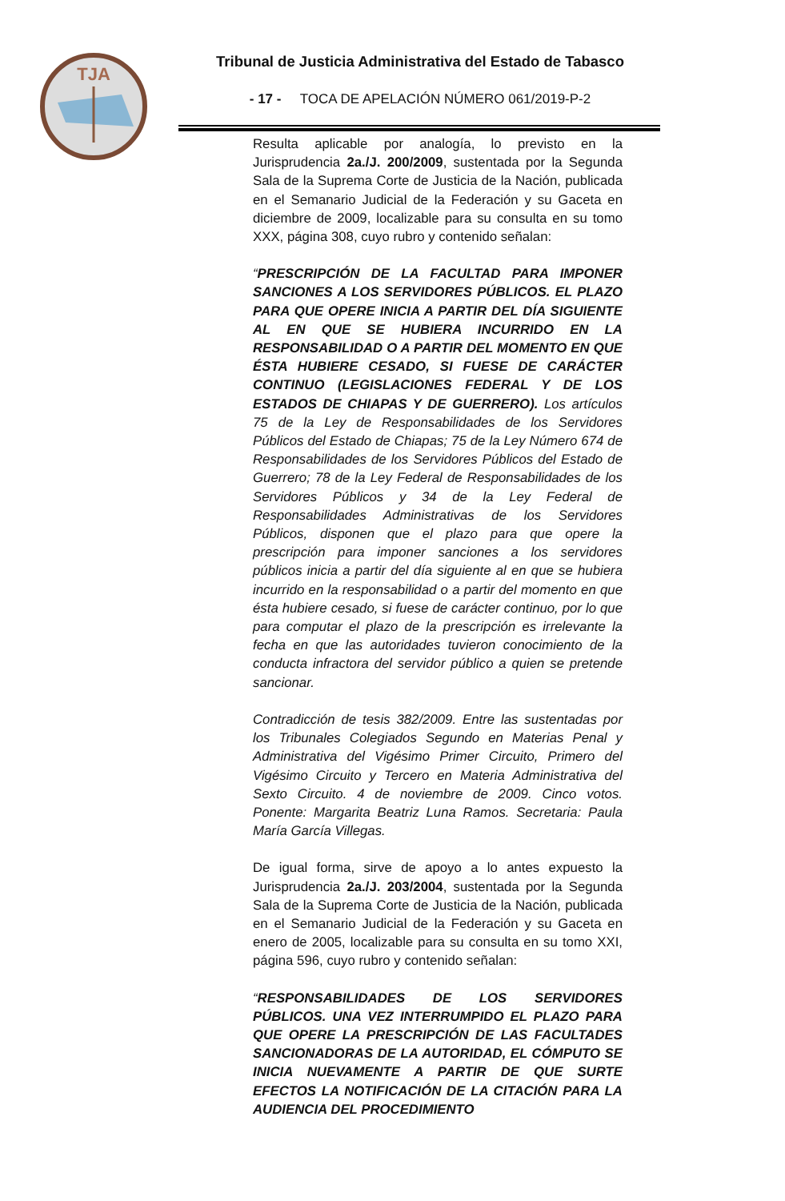TJA
Tribunal de Justicia Administrativa del Estado de Tabasco
- 17 - TOCA DE APELACIÓN NÚMERO 061/2019-P-2
Resulta aplicable por analogía, lo previsto en la Jurisprudencia 2a./J. 200/2009, sustentada por la Segunda Sala de la Suprema Corte de Justicia de la Nación, publicada en el Semanario Judicial de la Federación y su Gaceta en diciembre de 2009, localizable para su consulta en su tomo XXX, página 308, cuyo rubro y contenido señalan:
“PRESCRIPCIÓN DE LA FACULTAD PARA IMPONER SANCIONES A LOS SERVIDORES PÚBLICOS. EL PLAZO PARA QUE OPERE INICIA A PARTIR DEL DÍA SIGUIENTE AL EN QUE SE HUBIERA INCURRIDO EN LA RESPONSABILIDAD O A PARTIR DEL MOMENTO EN QUE ÉSTA HUBIERE CESADO, SI FUESE DE CARÁCTER CONTINUO (LEGISLACIONES FEDERAL Y DE LOS ESTADOS DE CHIAPAS Y DE GUERRERO). Los artículos 75 de la Ley de Responsabilidades de los Servidores Públicos del Estado de Chiapas; 75 de la Ley Número 674 de Responsabilidades de los Servidores Públicos del Estado de Guerrero; 78 de la Ley Federal de Responsabilidades de los Servidores Públicos y 34 de la Ley Federal de Responsabilidades Administrativas de los Servidores Públicos, disponen que el plazo para que opere la prescripción para imponer sanciones a los servidores públicos inicia a partir del día siguiente al en que se hubiera incurrido en la responsabilidad o a partir del momento en que ésta hubiere cesado, si fuese de carácter continuo, por lo que para computar el plazo de la prescripción es irrelevante la fecha en que las autoridades tuvieron conocimiento de la conducta infractora del servidor público a quien se pretende sancionar.
Contradicción de tesis 382/2009. Entre las sustentadas por los Tribunales Colegiados Segundo en Materias Penal y Administrativa del Vigésimo Primer Circuito, Primero del Vigésimo Circuito y Tercero en Materia Administrativa del Sexto Circuito. 4 de noviembre de 2009. Cinco votos. Ponente: Margarita Beatriz Luna Ramos. Secretaria: Paula María García Villegas.
De igual forma, sirve de apoyo a lo antes expuesto la Jurisprudencia 2a./J. 203/2004, sustentada por la Segunda Sala de la Suprema Corte de Justicia de la Nación, publicada en el Semanario Judicial de la Federación y su Gaceta en enero de 2005, localizable para su consulta en su tomo XXI, página 596, cuyo rubro y contenido señalan:
“RESPONSABILIDADES DE LOS SERVIDORES PÚBLICOS. UNA VEZ INTERRUMPIDO EL PLAZO PARA QUE OPERE LA PRESCRIPCIÓN DE LAS FACULTADES SANCIONADORAS DE LA AUTORIDAD, EL CÓMPUTO SE INICIA NUEVAMENTE A PARTIR DE QUE SURTE EFECTOS LA NOTIFICACIÓN DE LA CITACIÓN PARA LA AUDIENCIA DEL PROCEDIMIENTO